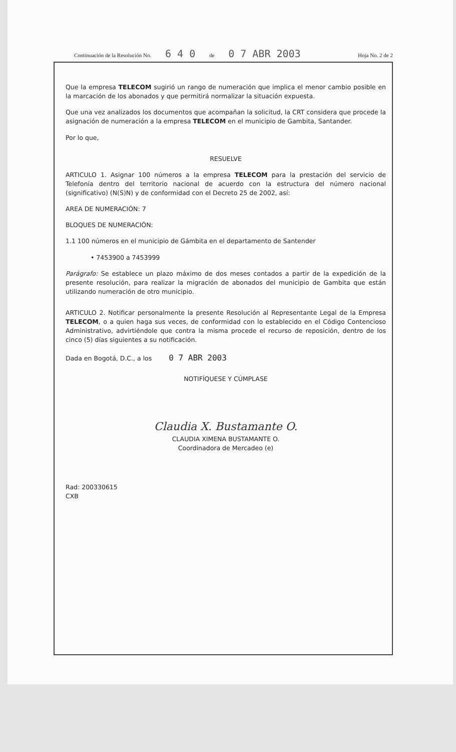Continuación de la Resolución No. 6 4 0 de 0 7 ABR 2003 Hoja No. 2 de 2
Que la empresa TELECOM sugirió un rango de numeración que implica el menor cambio posible en la marcación de los abonados y que permitirá normalizar la situación expuesta.
Que una vez analizados los documentos que acompañan la solicitud, la CRT considera que procede la asignación de numeración a la empresa TELECOM en el municipio de Gambita, Santander.
Por lo que,
RESUELVE
ARTICULO 1. Asignar 100 números a la empresa TELECOM para la prestación del servicio de Telefonía dentro del territorio nacional de acuerdo con la estructura del número nacional (significativo) (N(S)N) y de conformidad con el Decreto 25 de 2002, así:
AREA DE NUMERACIÓN: 7
BLOQUES DE NUMERACIÓN:
1.1 100 números en el municipio de Gámbita en el departamento de Santender
• 7453900 a 7453999
Parágrafo: Se establece un plazo máximo de dos meses contados a partir de la expedición de la presente resolución, para realizar la migración de abonados del municipio de Gambita que están utilizando numeración de otro municipio.
ARTICULO 2. Notificar personalmente la presente Resolución al Representante Legal de la Empresa TELECOM, o a quien haga sus veces, de conformidad con lo establecido en el Código Contencioso Administrativo, advirtiéndole que contra la misma procede el recurso de reposición, dentro de los cinco (5) días siguientes a su notificación.
Dada en Bogotá, D.C., a los 0 7 ABR 2003
NOTIFÍQUESE Y CÚMPLASE
Claudia X. Bustamante O.
CLAUDIA XIMENA BUSTAMANTE O.
Coordinadora de Mercadeo (e)
Rad: 200330615
CXB